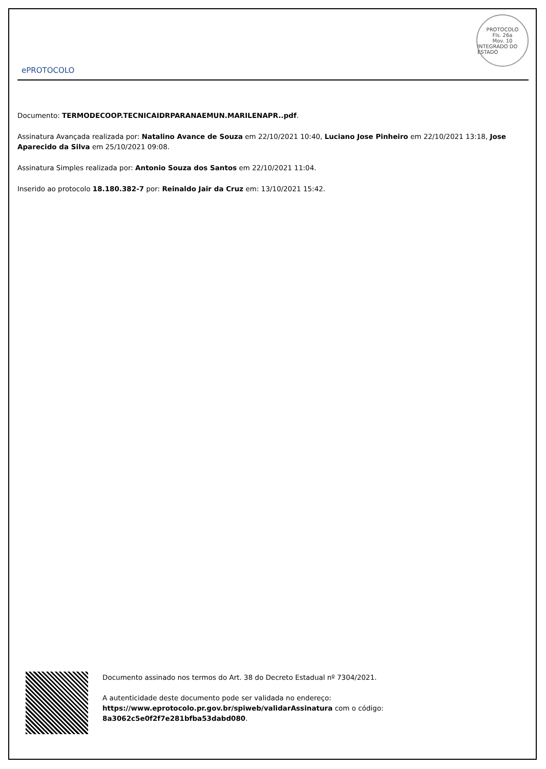ePROTOCOLO
PROTOCOLO
Fls. 26a
Mov. 10
INTEGRADO DO ESTADO
Documento: TERMODECOOP.TECNICAIDRPARANAEMUN.MARILENAPR..pdf.
Assinatura Avançada realizada por: Natalino Avance de Souza em 22/10/2021 10:40, Luciano Jose Pinheiro em 22/10/2021 13:18, Jose Aparecido da Silva em 25/10/2021 09:08.
Assinatura Simples realizada por: Antonio Souza dos Santos em 22/10/2021 11:04.
Inserido ao protocolo 18.180.382-7 por: Reinaldo Jair da Cruz em: 13/10/2021 15:42.
Documento assinado nos termos do Art. 38 do Decreto Estadual nº 7304/2021.
A autenticidade deste documento pode ser validada no endereço:
https://www.eprotocolo.pr.gov.br/spiweb/validarAssinatura com o código:
8a3062c5e0f2f7e281bfba53dabd080.